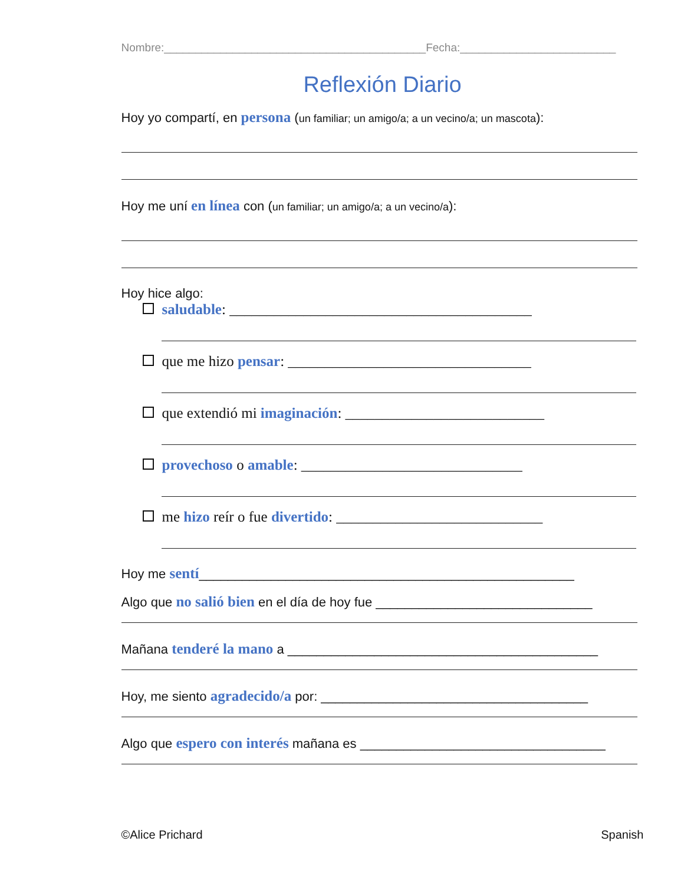Nombre:__________________________________________Fecha:_________________________
Reflexión Diario
Hoy yo compartí, en persona (un familiar; un amigo/a; a un vecino/a; un mascota):
Hoy me uní en línea con (un familiar; un amigo/a; a un vecino/a):
Hoy hice algo:
saludable: _________________________________________
que me hizo pensar: _________________________________
que extendió mi imaginación: ___________________________
provechoso o amable: ______________________________
me hizo reír o fue divertido: ____________________________
Hoy me sentí____________________________________________________
Algo que no salió bien en el día de hoy fue ______________________________
Mañana tenderé la mano a ___________________________________________
Hoy, me siento agradecido/a por: _____________________________________
Algo que espero con interés mañana es __________________________________
©Alice Prichard Spanish